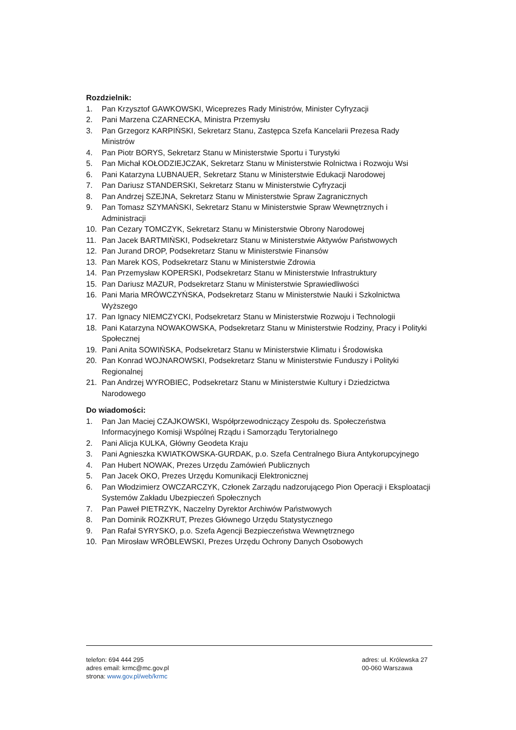Rozdzielnik:
1. Pan Krzysztof GAWKOWSKI, Wiceprezes Rady Ministrów, Minister Cyfryzacji
2. Pani Marzena CZARNECKA, Ministra Przemysłu
3. Pan Grzegorz KARPIŃSKI, Sekretarz Stanu, Zastępca Szefa Kancelarii Prezesa Rady Ministrów
4. Pan Piotr BORYS, Sekretarz Stanu w Ministerstwie Sportu i Turystyki
5. Pan Michał KOŁODZIEJCZAK, Sekretarz Stanu w Ministerstwie Rolnictwa i Rozwoju Wsi
6. Pani Katarzyna LUBNAUER, Sekretarz Stanu w Ministerstwie Edukacji Narodowej
7. Pan Dariusz STANDERSKI, Sekretarz Stanu w Ministerstwie Cyfryzacji
8. Pan Andrzej SZEJNA, Sekretarz Stanu w Ministerstwie Spraw Zagranicznych
9. Pan Tomasz SZYMAŃSKI, Sekretarz Stanu w Ministerstwie Spraw Wewnętrznych i Administracji
10. Pan Cezary TOMCZYK, Sekretarz Stanu w Ministerstwie Obrony Narodowej
11. Pan Jacek BARTMIŃSKI, Podsekretarz Stanu w Ministerstwie Aktywów Państwowych
12. Pan Jurand DROP, Podsekretarz Stanu w Ministerstwie Finansów
13. Pan Marek KOS, Podsekretarz Stanu w Ministerstwie Zdrowia
14. Pan Przemysław KOPERSKI, Podsekretarz Stanu w Ministerstwie Infrastruktury
15. Pan Dariusz MAZUR, Podsekretarz Stanu w Ministerstwie Sprawiedliwości
16. Pani Maria MRÓWCZYŃSKA, Podsekretarz Stanu w Ministerstwie Nauki i Szkolnictwa Wyższego
17. Pan Ignacy NIEMCZYCKI, Podsekretarz Stanu w Ministerstwie Rozwoju i Technologii
18. Pani Katarzyna NOWAKOWSKA, Podsekretarz Stanu w Ministerstwie Rodziny, Pracy i Polityki Społecznej
19. Pani Anita SOWIŃSKA, Podsekretarz Stanu w Ministerstwie Klimatu i Środowiska
20. Pan Konrad WOJNAROWSKI, Podsekretarz Stanu w Ministerstwie Funduszy i Polityki Regionalnej
21. Pan Andrzej WYROBIEC, Podsekretarz Stanu w Ministerstwie Kultury i Dziedzictwa Narodowego
Do wiadomości:
1. Pan Jan Maciej CZAJKOWSKI, Współprzewodniczący Zespołu ds. Społeczeństwa Informacyjnego Komisji Wspólnej Rządu i Samorządu Terytorialnego
2. Pani Alicja KULKA, Główny Geodeta Kraju
3. Pani Agnieszka KWIATKOWSKA-GURDAK, p.o. Szefa Centralnego Biura Antykorupcyjnego
4. Pan Hubert NOWAK, Prezes Urzędu Zamówień Publicznych
5. Pan Jacek OKO, Prezes Urzędu Komunikacji Elektronicznej
6. Pan Włodzimierz OWCZARCZYK, Członek Zarządu nadzorującego Pion Operacji i Eksploatacji Systemów Zakładu Ubezpieczeń Społecznych
7. Pan Paweł PIETRZYK, Naczelny Dyrektor Archiwów Państwowych
8. Pan Dominik ROZKRUT, Prezes Głównego Urzędu Statystycznego
9. Pan Rafał SYRYSKO, p.o. Szefa Agencji Bezpieczeństwa Wewnętrznego
10. Pan Mirosław WRÓBLEWSKI, Prezes Urzędu Ochrony Danych Osobowych
telefon: 694 444 295
adres email: krmc@mc.gov.pl
strona: www.gov.pl/web/krmc
adres: ul. Królewska 27
00-060 Warszawa